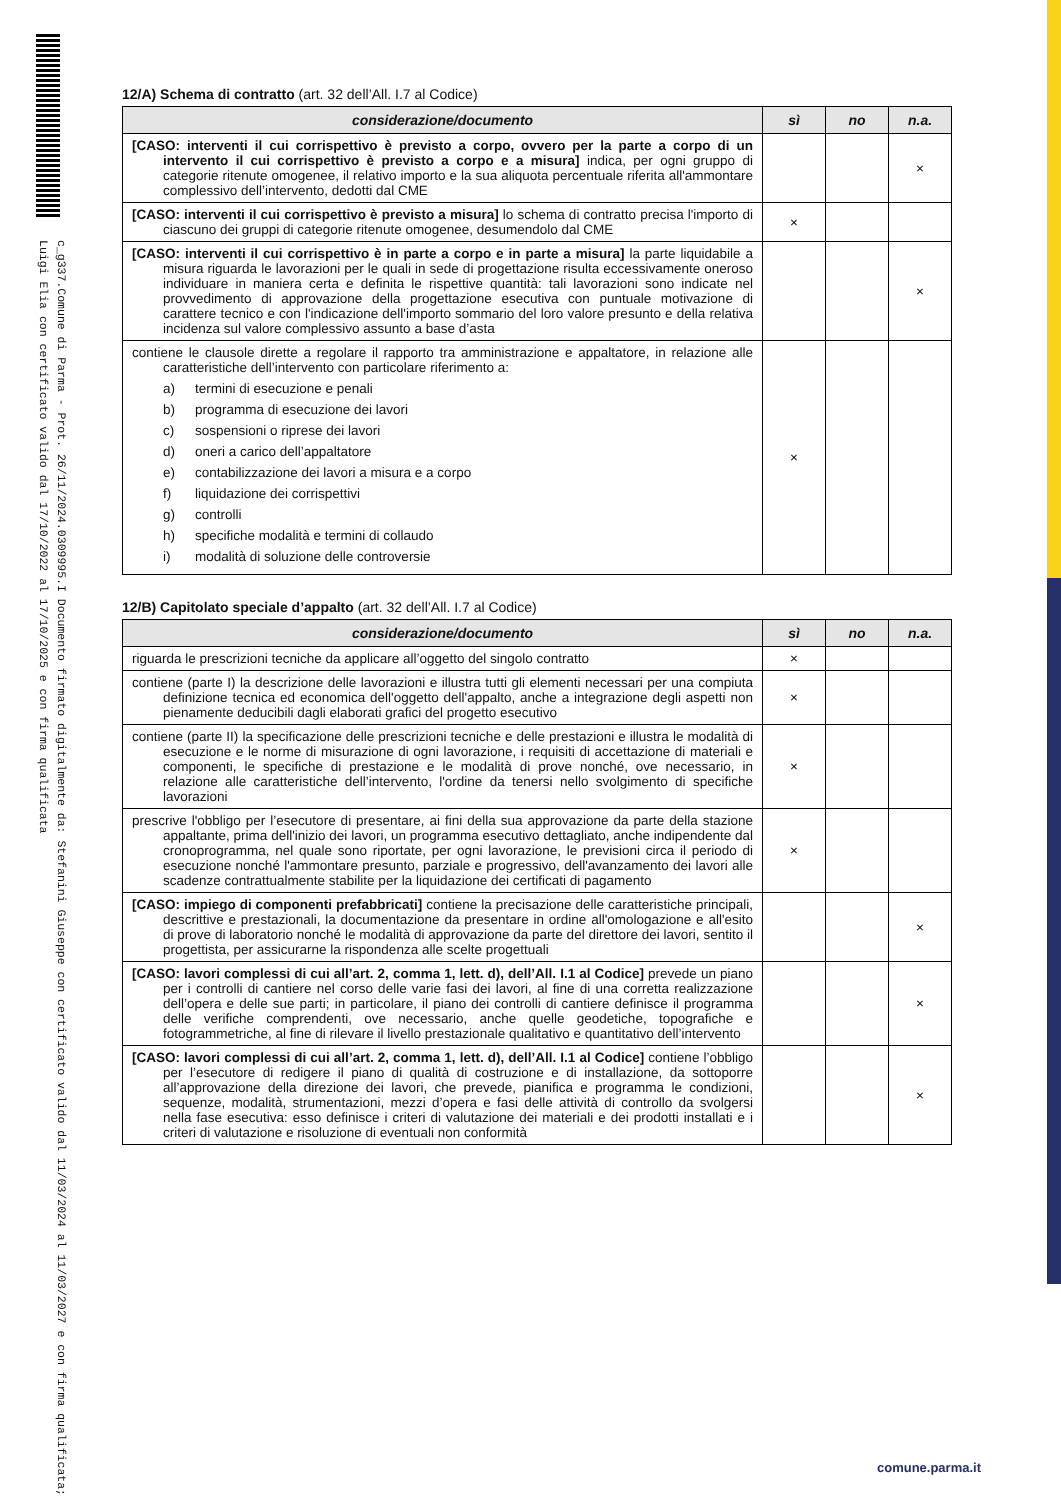c_g337.Comune di Parma - Prot. 26/11/2024.0309995.I Documento firmato digitalmente da: Stefanini Giuseppe con certificato valido dal 11/03/2024 al 11/03/2027 e con firma qualificata; Luigi Elia con certificato valido dal 17/10/2022 al 17/10/2025 e con firma qualificata
12/A) Schema di contratto (art. 32 dell’All. I.7 al Codice)
| considerazione/documento | sì | no | n.a. |
| --- | --- | --- | --- |
| [CASO: interventi il cui corrispettivo è previsto a corpo, ovvero per la parte a corpo di un intervento il cui corrispettivo è previsto a corpo e a misura] indica, per ogni gruppo di categorie ritenute omogenee, il relativo importo e la sua aliquota percentuale riferita all'ammontare complessivo dell’intervento, dedotti dal CME | | | × |
| [CASO: interventi il cui corrispettivo è previsto a misura] lo schema di contratto precisa l'importo di ciascuno dei gruppi di categorie ritenute omogenee, desumendolo dal CME | × | | |
| [CASO: interventi il cui corrispettivo è in parte a corpo e in parte a misura] la parte liquidabile a misura riguarda le lavorazioni per le quali in sede di progettazione risulta eccessivamente oneroso individuare in maniera certa e definita le rispettive quantità: tali lavorazioni sono indicate nel provvedimento di approvazione della progettazione esecutiva con puntuale motivazione di carattere tecnico e con l'indicazione dell'importo sommario del loro valore presunto e della relativa incidenza sul valore complessivo assunto a base d’asta | | | × |
| contiene le clausole dirette a regolare il rapporto tra amministrazione e appaltatore, in relazione alle caratteristiche dell’intervento con particolare riferimento a: a) termini di esecuzione e penali b) programma di esecuzione dei lavori c) sospensioni o riprese dei lavori d) oneri a carico dell’appaltatore e) contabilizzazione dei lavori a misura e a corpo f) liquidazione dei corrispettivi g) controlli h) specifiche modalità e termini di collaudo i) modalità di soluzione delle controversie | × | | |
12/B) Capitolato speciale d’appalto (art. 32 dell’All. I.7 al Codice)
| considerazione/documento | sì | no | n.a. |
| --- | --- | --- | --- |
| riguarda le prescrizioni tecniche da applicare all’oggetto del singolo contratto | × | | |
| contiene (parte I) la descrizione delle lavorazioni e illustra tutti gli elementi necessari per una compiuta definizione tecnica ed economica dell'oggetto dell'appalto, anche a integrazione degli aspetti non pienamente deducibili dagli elaborati grafici del progetto esecutivo | × | | |
| contiene (parte II) la specificazione delle prescrizioni tecniche e delle prestazioni e illustra le modalità di esecuzione e le norme di misurazione di ogni lavorazione, i requisiti di accettazione di materiali e componenti, le specifiche di prestazione e le modalità di prove nonché, ove necessario, in relazione alle caratteristiche dell’intervento, l'ordine da tenersi nello svolgimento di specifiche lavorazioni | × | | |
| prescrive l'obbligo per l’esecutore di presentare, ai fini della sua approvazione da parte della stazione appaltante, prima dell'inizio dei lavori, un programma esecutivo dettagliato, anche indipendente dal cronoprogramma, nel quale sono riportate, per ogni lavorazione, le previsioni circa il periodo di esecuzione nonché l'ammontare presunto, parziale e progressivo, dell'avanzamento dei lavori alle scadenze contrattualmente stabilite per la liquidazione dei certificati di pagamento | × | | |
| [CASO: impiego di componenti prefabbricati] contiene la precisazione delle caratteristiche principali, descrittive e prestazionali, la documentazione da presentare in ordine all'omologazione e all'esito di prove di laboratorio nonché le modalità di approvazione da parte del direttore dei lavori, sentito il progettista, per assicurarne la rispondenza alle scelte progettuali | | | × |
| [CASO: lavori complessi di cui all’art. 2, comma 1, lett. d), dell’All. I.1 al Codice] prevede un piano per i controlli di cantiere nel corso delle varie fasi dei lavori, al fine di una corretta realizzazione dell’opera e delle sue parti; in particolare, il piano dei controlli di cantiere definisce il programma delle verifiche comprendenti, ove necessario, anche quelle geodetiche, topografiche e fotogrammetriche, al fine di rilevare il livello prestazionale qualitativo e quantitativo dell’intervento | | | × |
| [CASO: lavori complessi di cui all’art. 2, comma 1, lett. d), dell’All. I.1 al Codice] contiene l’obbligo per l’esecutore di redigere il piano di qualità di costruzione e di installazione, da sottoporre all’approvazione della direzione dei lavori, che prevede, pianifica e programma le condizioni, sequenze, modalità, strumentazioni, mezzi d’opera e fasi delle attività di controllo da svolgersi nella fase esecutiva: esso definisce i criteri di valutazione dei materiali e dei prodotti installati e i criteri di valutazione e risoluzione di eventuali non conformità | | | × |
comune.parma.it